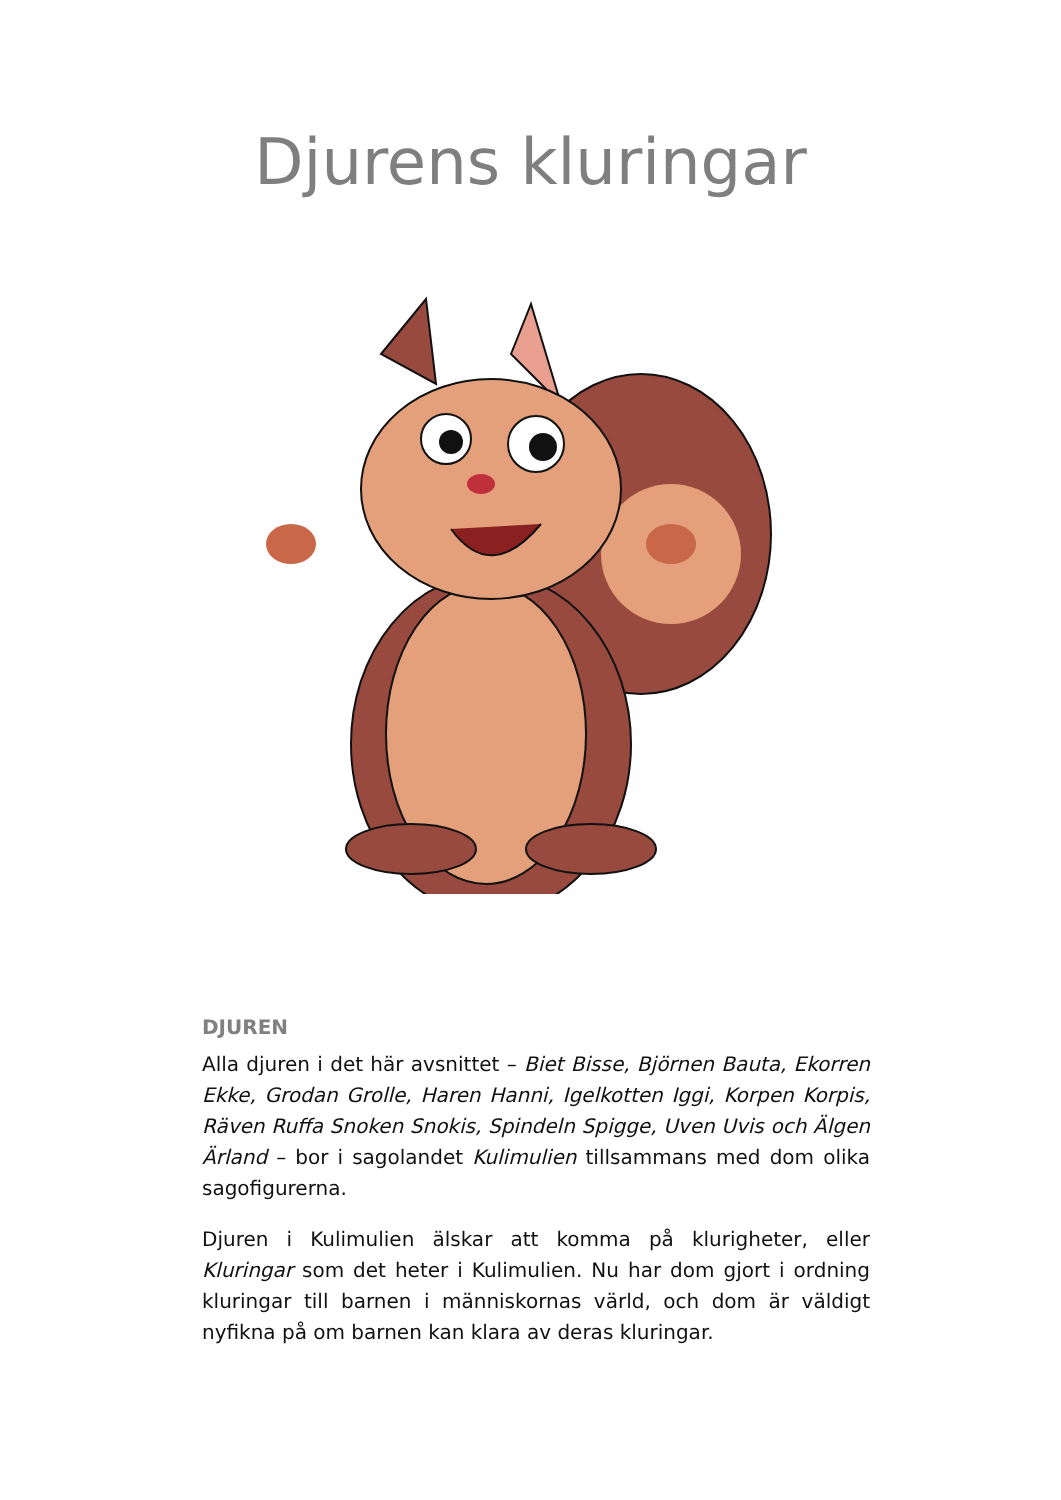Djurens kluringar
DJUREN
Alla djuren i det här avsnittet – Biet Bisse, Björnen Bauta, Ekorren Ekke, Grodan Grolle, Haren Hanni, Igelkotten Iggi, Korpen Korpis, Räven Ruffa Snoken Snokis, Spindeln Spigge, Uven Uvis och Älgen Ärland – bor i sagolandet Kulimulien tillsammans med dom olika sagofigurerna.
Djuren i Kulimulien älskar att komma på klurigheter, eller Kluringar som det heter i Kulimulien. Nu har dom gjort i ordning kluringar till barnen i människornas värld, och dom är väldigt nyfikna på om barnen kan klara av deras kluringar.